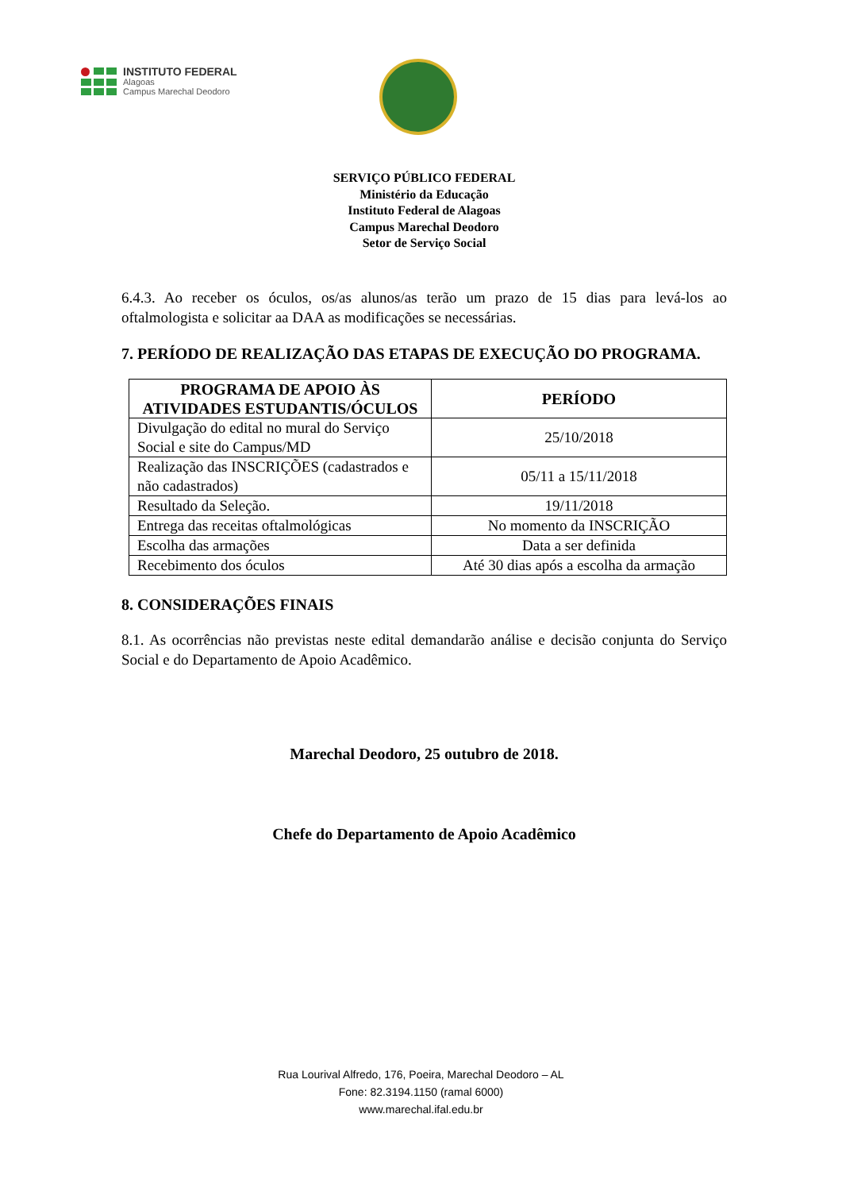INSTITUTO FEDERAL
Alagoas
Campus Marechal Deodoro
SERVIÇO PÚBLICO FEDERAL
Ministério da Educação
Instituto Federal de Alagoas
Campus Marechal Deodoro
Setor de Serviço Social
6.4.3. Ao receber os óculos, os/as alunos/as terão um prazo de 15 dias para levá-los ao oftalmologista e solicitar aa DAA as modificações se necessárias.
7. PERÍODO DE REALIZAÇÃO DAS ETAPAS DE EXECUÇÃO DO PROGRAMA.
| PROGRAMA DE APOIO ÀS ATIVIDADES ESTUDANTIS/ÓCULOS | PERÍODO |
| --- | --- |
| Divulgação do edital no mural do Serviço Social e site do Campus/MD | 25/10/2018 |
| Realização das INSCRIÇÕES (cadastrados e não cadastrados) | 05/11 a 15/11/2018 |
| Resultado da Seleção. | 19/11/2018 |
| Entrega das receitas oftalmológicas | No momento da INSCRIÇÃO |
| Escolha das armações | Data a ser definida |
| Recebimento dos óculos | Até 30 dias após a escolha da armação |
8. CONSIDERAÇÕES FINAIS
8.1. As ocorrências não previstas neste edital demandarão análise e decisão conjunta do Serviço Social e do Departamento de Apoio Acadêmico.
Marechal Deodoro, 25 outubro de 2018.
Chefe do Departamento de Apoio Acadêmico
Rua Lourival Alfredo, 176, Poeira, Marechal Deodoro – AL
Fone: 82.3194.1150 (ramal 6000)
www.marechal.ifal.edu.br